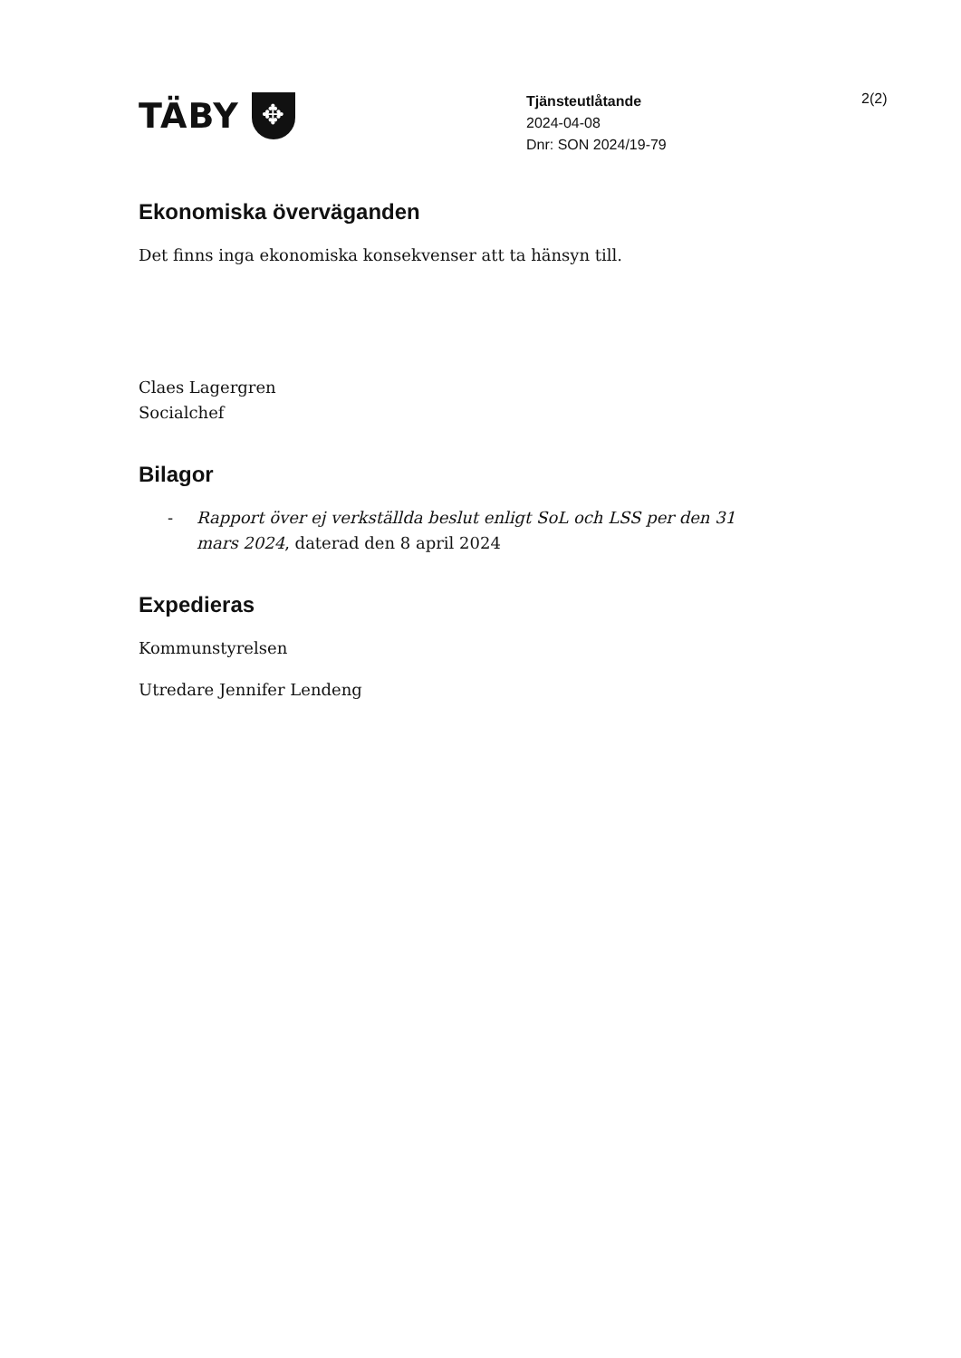TÄBY ✥
Tjänsteutlåtande
2024-04-08
Dnr: SON 2024/19-79
2(2)
Ekonomiska överväganden
Det finns inga ekonomiska konsekvenser att ta hänsyn till.
Claes Lagergren
Socialchef
Bilagor
- Rapport över ej verkställda beslut enligt SoL och LSS per den 31 mars 2024, daterad den 8 april 2024
Expedieras
Kommunstyrelsen
Utredare Jennifer Lendeng